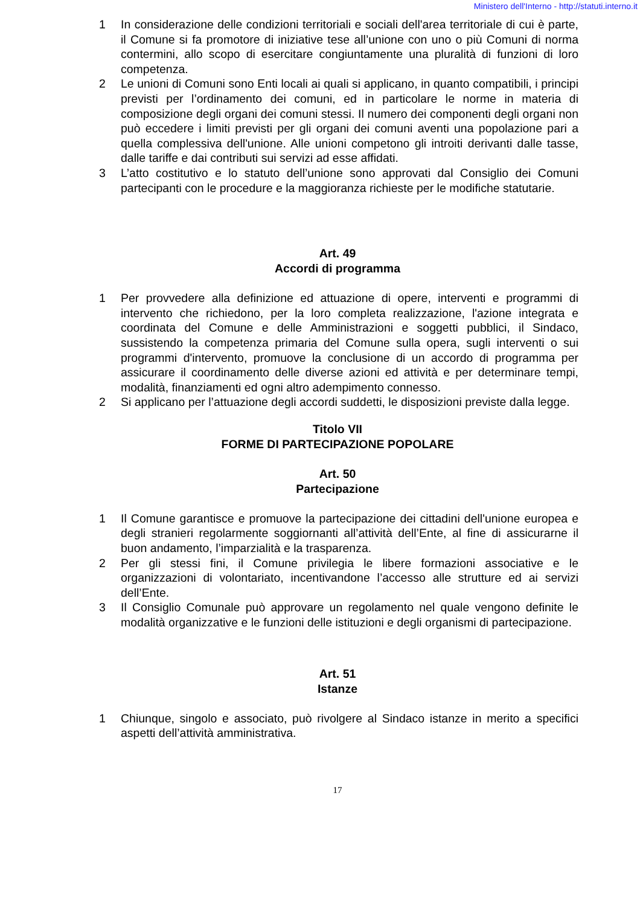Ministero dell'Interno - http://statuti.interno.it
1 In considerazione delle condizioni territoriali e sociali dell'area territoriale di cui è parte, il Comune si fa promotore di iniziative tese all’unione con uno o più Comuni di norma contermini, allo scopo di esercitare congiuntamente una pluralità di funzioni di loro competenza.
2 Le unioni di Comuni sono Enti locali ai quali si applicano, in quanto compatibili, i principi previsti per l’ordinamento dei comuni, ed in particolare le norme in materia di composizione degli organi dei comuni stessi. Il numero dei componenti degli organi non può eccedere i limiti previsti per gli organi dei comuni aventi una popolazione pari a quella complessiva dell'unione. Alle unioni competono gli introiti derivanti dalle tasse, dalle tariffe e dai contributi sui servizi ad esse affidati.
3 L’atto costitutivo e lo statuto dell’unione sono approvati dal Consiglio dei Comuni partecipanti con le procedure e la maggioranza richieste per le modifiche statutarie.
Art. 49
Accordi di programma
1 Per provvedere alla definizione ed attuazione di opere, interventi e programmi di intervento che richiedono, per la loro completa realizzazione, l'azione integrata e coordinata del Comune e delle Amministrazioni e soggetti pubblici, il Sindaco, sussistendo la competenza primaria del Comune sulla opera, sugli interventi o sui programmi d'intervento, promuove la conclusione di un accordo di programma per assicurare il coordinamento delle diverse azioni ed attività e per determinare tempi, modalità, finanziamenti ed ogni altro adempimento connesso.
2 Si applicano per l’attuazione degli accordi suddetti, le disposizioni previste dalla legge.
Titolo VII
FORME DI PARTECIPAZIONE POPOLARE
Art. 50
Partecipazione
1 Il Comune garantisce e promuove la partecipazione dei cittadini dell'unione europea e degli stranieri regolarmente soggiornanti all’attività dell’Ente, al fine di assicurarne il buon andamento, l’imparzialità e la trasparenza.
2 Per gli stessi fini, il Comune privilegia le libere formazioni associative e le organizzazioni di volontariato, incentivandone l’accesso alle strutture ed ai servizi dell’Ente.
3 Il Consiglio Comunale può approvare un regolamento nel quale vengono definite le modalità organizzative e le funzioni delle istituzioni e degli organismi di partecipazione.
Art. 51
Istanze
1 Chiunque, singolo e associato, può rivolgere al Sindaco istanze in merito a specifici aspetti dell’attività amministrativa.
17